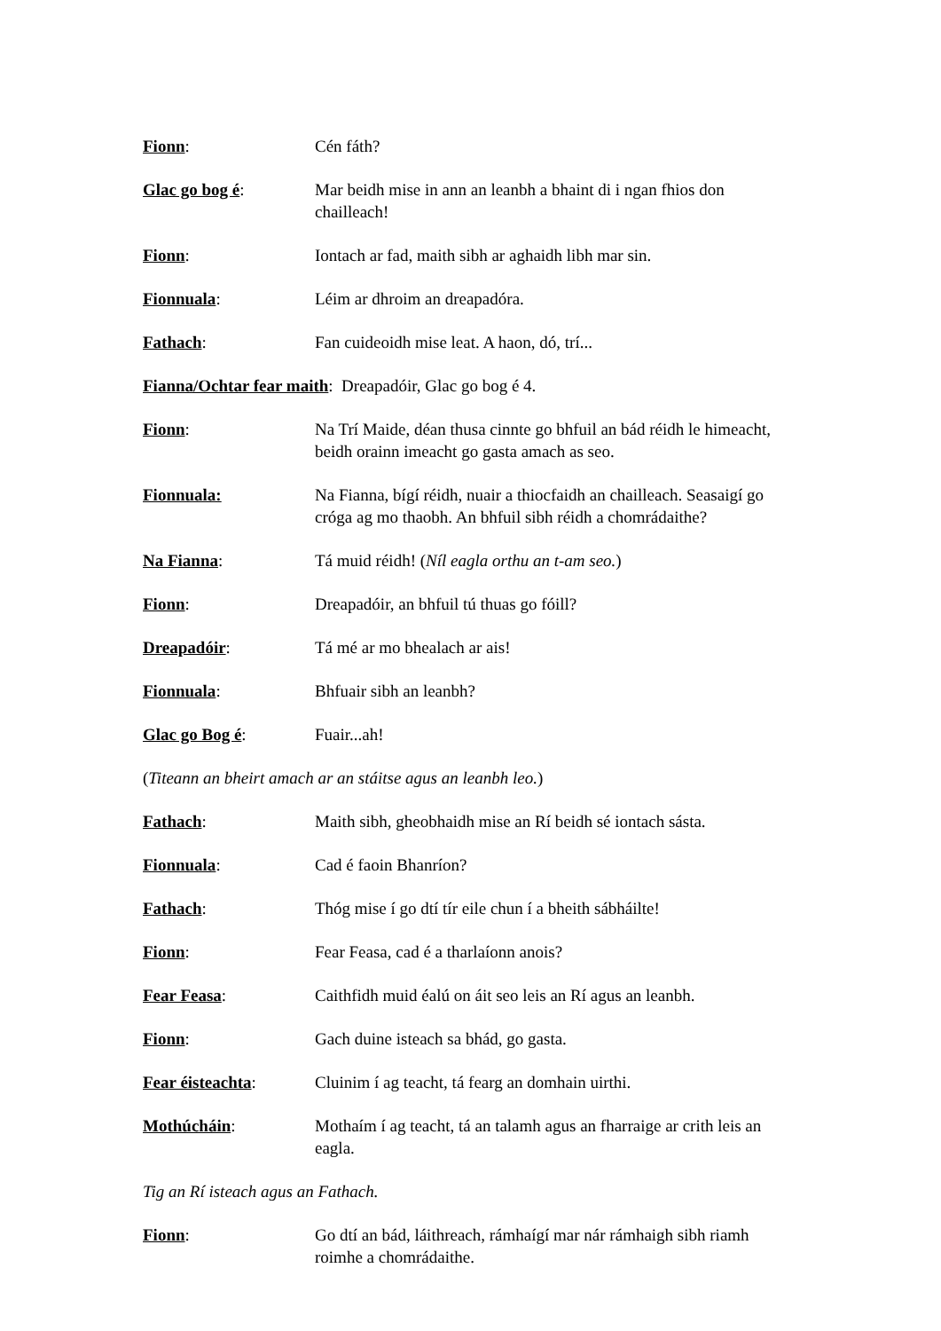Fionn: Cén fáth?
Glac go bog é: Mar beidh mise in ann an leanbh a bhaint di i ngan fhios don chailleach!
Fionn: Iontach ar fad, maith sibh ar aghaidh libh mar sin.
Fionnuala: Léim ar dhroim an dreapadóra.
Fathach: Fan cuideoidh mise leat. A haon, dó, trí...
Fianna/Ochtar fear maith: Dreapadóir, Glac go bog é 4.
Fionn: Na Trí Maide, déan thusa cinnte go bhfuil an bád réidh le himeacht, beidh orainn imeacht go gasta amach as seo.
Fionnuala: Na Fianna, bígí réidh, nuair a thiocfaidh an chailleach. Seasaigí go cróga ag mo thaobh. An bhfuil sibh réidh a chomrádaithe?
Na Fianna: Tá muid réidh! (Níl eagla orthu an t-am seo.)
Fionn: Dreapadóir, an bhfuil tú thuas go fóill?
Dreapadóir: Tá mé ar mo bhealach ar ais!
Fionnuala: Bhfuair sibh an leanbh?
Glac go Bog é: Fuair...ah!
(Titeann an bheirt amach ar an stáitse agus an leanbh leo.)
Fathach: Maith sibh, gheobhaidh mise an Rí beidh sé iontach sásta.
Fionnuala: Cad é faoin Bhanríon?
Fathach: Thóg mise í go dtí tír eile chun í a bheith sábháilte!
Fionn: Fear Feasa, cad é a tharlaíonn anois?
Fear Feasa: Caithfidh muid éalú on áit seo leis an Rí agus an leanbh.
Fionn: Gach duine isteach sa bhád, go gasta.
Fear éisteachta: Cluinim í ag teacht, tá fearg an domhain uirthi.
Mothúcháin: Mothaím í ag teacht, tá an talamh agus an fharraige ar crith leis an eagla.
Tig an Rí isteach agus an Fathach.
Fionn: Go dtí an bád, láithreach, rámhaígí mar nár rámhaigh sibh riamh roimhe a chomrádaithe.